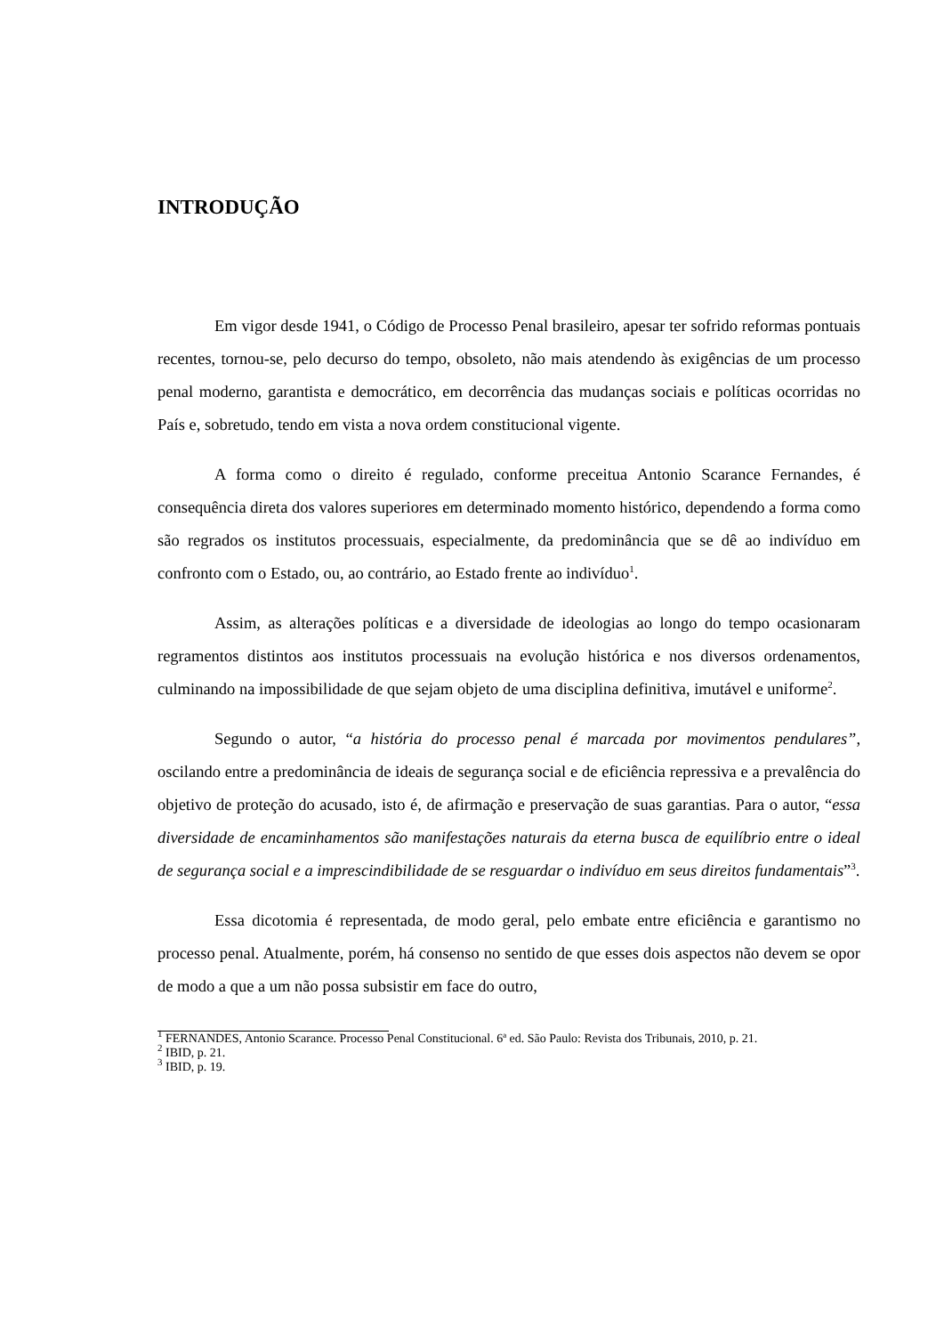INTRODUÇÃO
Em vigor desde 1941, o Código de Processo Penal brasileiro, apesar ter sofrido reformas pontuais recentes, tornou-se, pelo decurso do tempo, obsoleto, não mais atendendo às exigências de um processo penal moderno, garantista e democrático, em decorrência das mudanças sociais e políticas ocorridas no País e, sobretudo, tendo em vista a nova ordem constitucional vigente.
A forma como o direito é regulado, conforme preceitua Antonio Scarance Fernandes, é consequência direta dos valores superiores em determinado momento histórico, dependendo a forma como são regrados os institutos processuais, especialmente, da predominância que se dê ao indivíduo em confronto com o Estado, ou, ao contrário, ao Estado frente ao indivíduo<sup>1</sup>.
Assim, as alterações políticas e a diversidade de ideologias ao longo do tempo ocasionaram regramentos distintos aos institutos processuais na evolução histórica e nos diversos ordenamentos, culminando na impossibilidade de que sejam objeto de uma disciplina definitiva, imutável e uniforme<sup>2</sup>.
Segundo o autor, “a história do processo penal é marcada por movimentos pendulares”, oscilando entre a predominância de ideais de segurança social e de eficiência repressiva e a prevalência do objetivo de proteção do acusado, isto é, de afirmação e preservação de suas garantias. Para o autor, “essa diversidade de encaminhamentos são manifestações naturais da eterna busca de equilíbrio entre o ideal de segurança social e a imprescindibilidade de se resguardar o indivíduo em seus direitos fundamentais”<sup>3</sup>.
Essa dicotomia é representada, de modo geral, pelo embate entre eficiência e garantismo no processo penal. Atualmente, porém, há consenso no sentido de que esses dois aspectos não devem se opor de modo a que a um não possa subsistir em face do outro,
<sup>1</sup> FERNANDES, Antonio Scarance. Processo Penal Constitucional. 6ª ed. São Paulo: Revista dos Tribunais, 2010, p. 21.
<sup>2</sup> IBID, p. 21.
<sup>3</sup> IBID, p. 19.